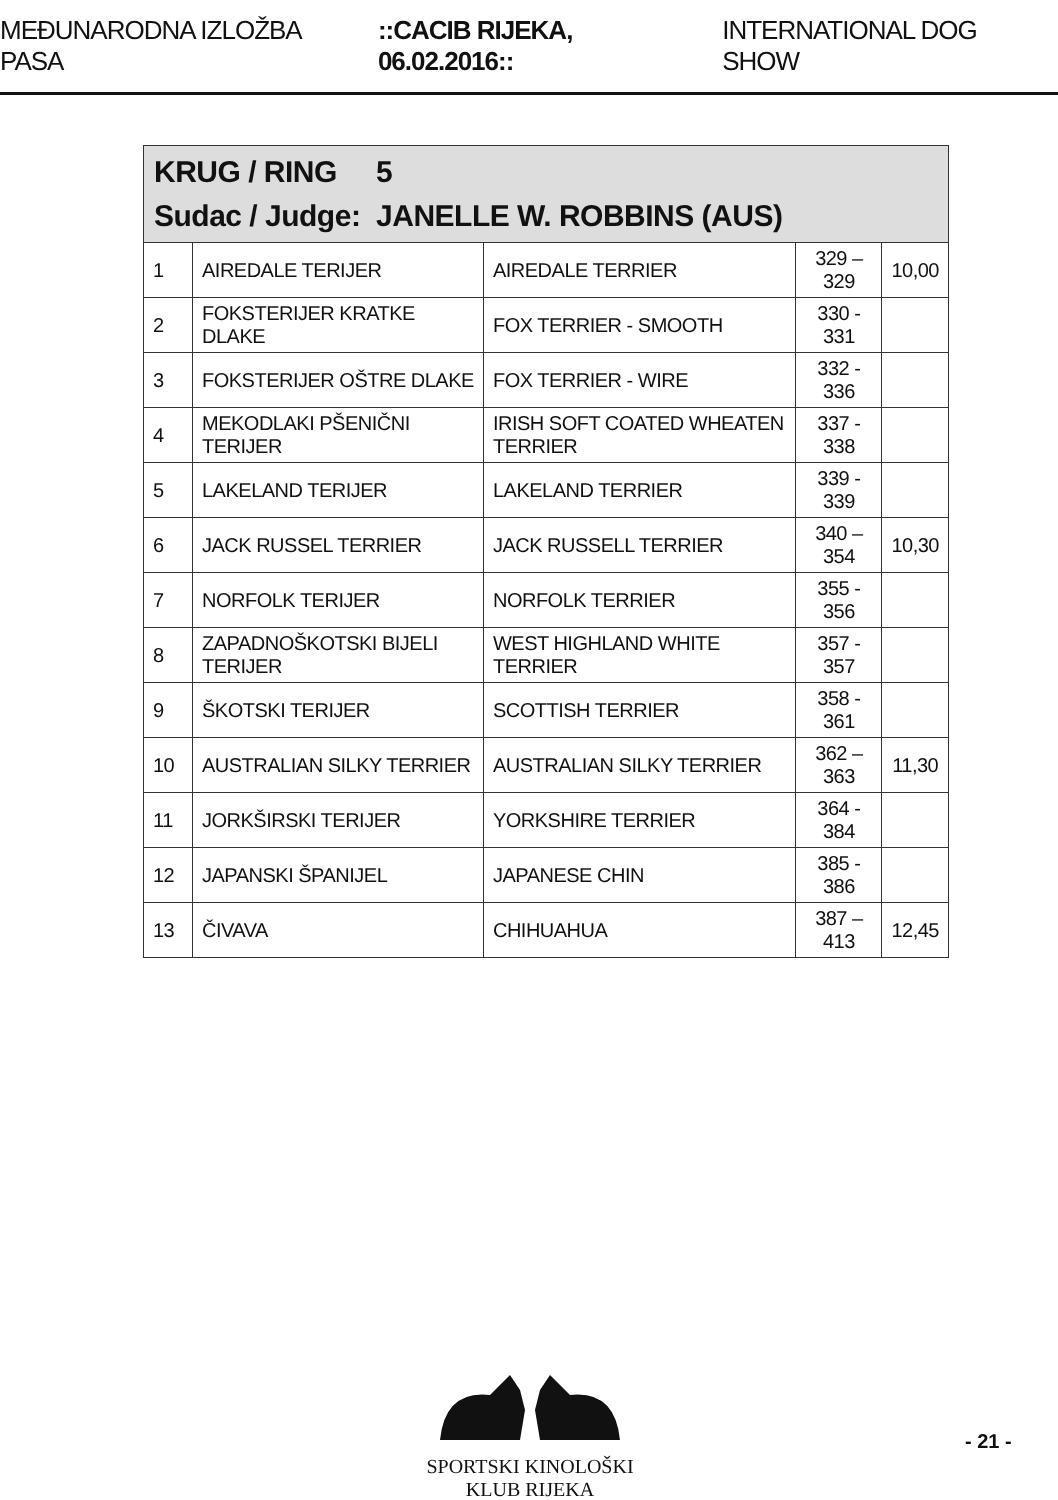MEĐUNARODNA IZLOŽBA PASA ::CACIB RIJEKA, 06.02.2016:: INTERNATIONAL DOG SHOW
| KRUG / RING 5 Sudac / Judge: JANELLE W. ROBBINS (AUS) | | | | |
| --- | --- | --- | --- | --- |
| 1 | AIREDALE TERIJER | AIREDALE TERRIER | 329 – 329 | 10,00 |
| 2 | FOKSTERIJER KRATKE DLAKE | FOX TERRIER - SMOOTH | 330 - 331 | |
| 3 | FOKSTERIJER OŠTRE DLAKE | FOX TERRIER - WIRE | 332 - 336 | |
| 4 | MEKODLAKI PŠENIČNI TERIJER | IRISH SOFT COATED WHEATEN TERRIER | 337 - 338 | |
| 5 | LAKELAND TERIJER | LAKELAND TERRIER | 339 - 339 | |
| 6 | JACK RUSSEL TERRIER | JACK RUSSELL TERRIER | 340 – 354 | 10,30 |
| 7 | NORFOLK TERIJER | NORFOLK TERRIER | 355 - 356 | |
| 8 | ZAPADNOŠKOTSKI BIJELI TERIJER | WEST HIGHLAND WHITE TERRIER | 357 - 357 | |
| 9 | ŠKOTSKI TERIJER | SCOTTISH TERRIER | 358 - 361 | |
| 10 | AUSTRALIAN SILKY TERRIER | AUSTRALIAN SILKY TERRIER | 362 – 363 | 11,30 |
| 11 | JORKŠIRSKI TERIJER | YORKSHIRE TERRIER | 364 - 384 | |
| 12 | JAPANSKI ŠPANIJEL | JAPANESE CHIN | 385 - 386 | |
| 13 | ČIVAVA | CHIHUAHUA | 387 – 413 | 12,45 |
SPORTSKI KINOLOŠKI KLUB RIJEKA
- 21 -